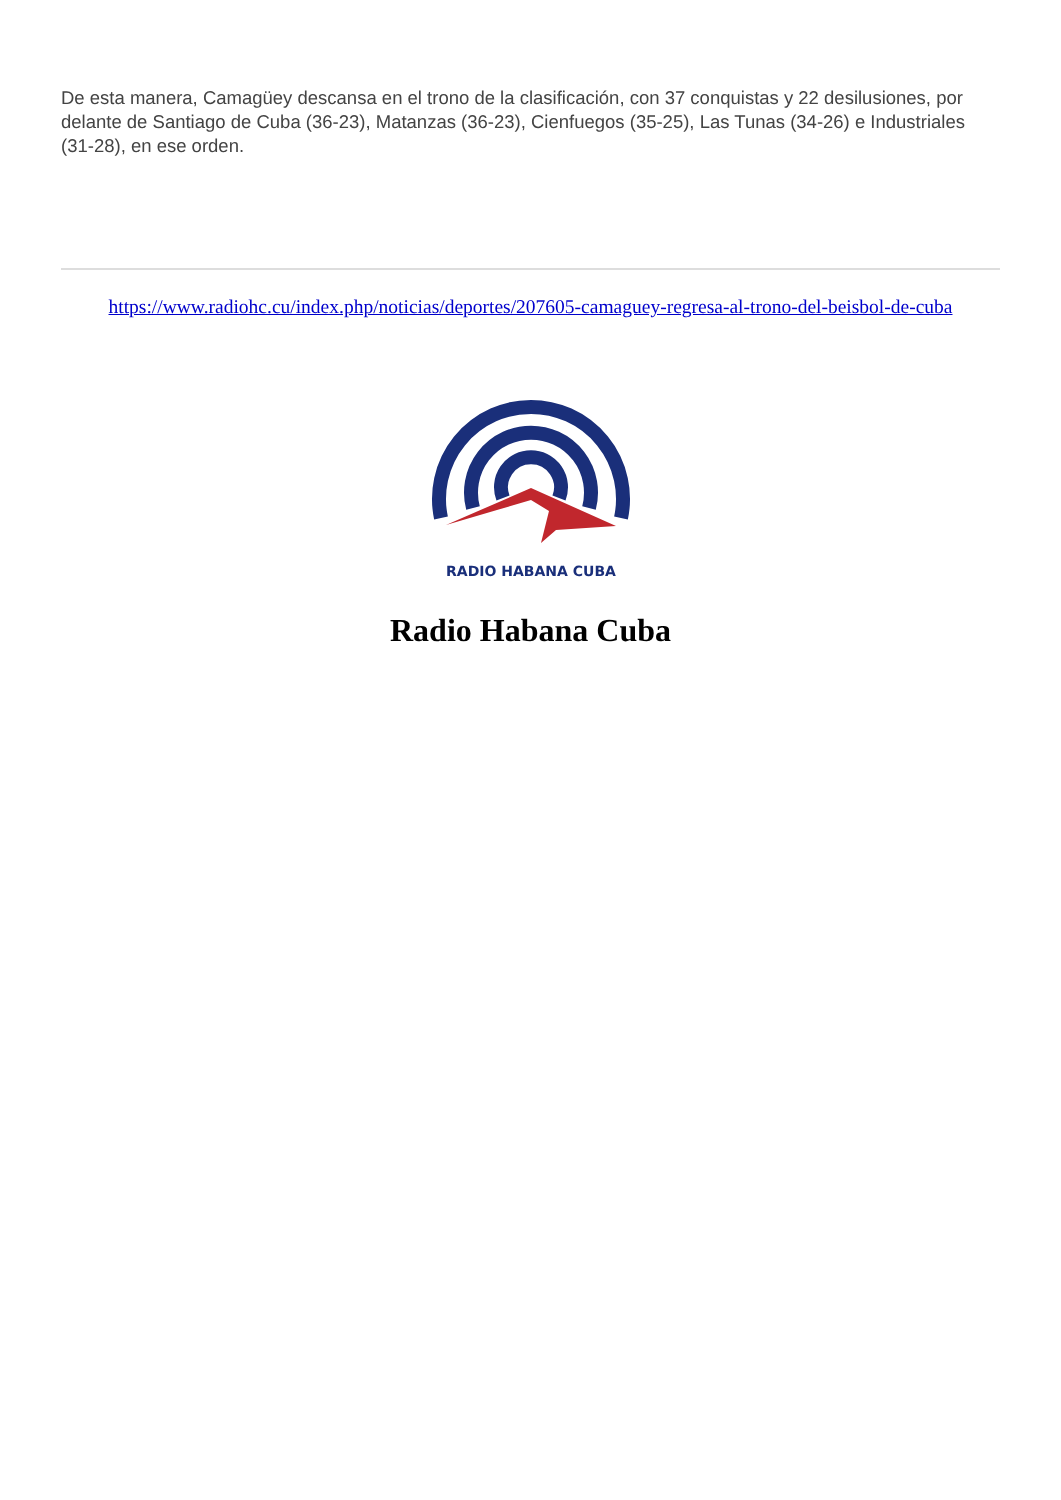De esta manera, Camagüey descansa en el trono de la clasificación, con 37 conquistas y 22 desilusiones, por delante de Santiago de Cuba (36-23), Matanzas (36-23), Cienfuegos (35-25), Las Tunas (34-26) e Industriales (31-28), en ese orden.
https://www.radiohc.cu/index.php/noticias/deportes/207605-camaguey-regresa-al-trono-del-beisbol-de-cuba
RADIO HABANA CUBA
Radio Habana Cuba